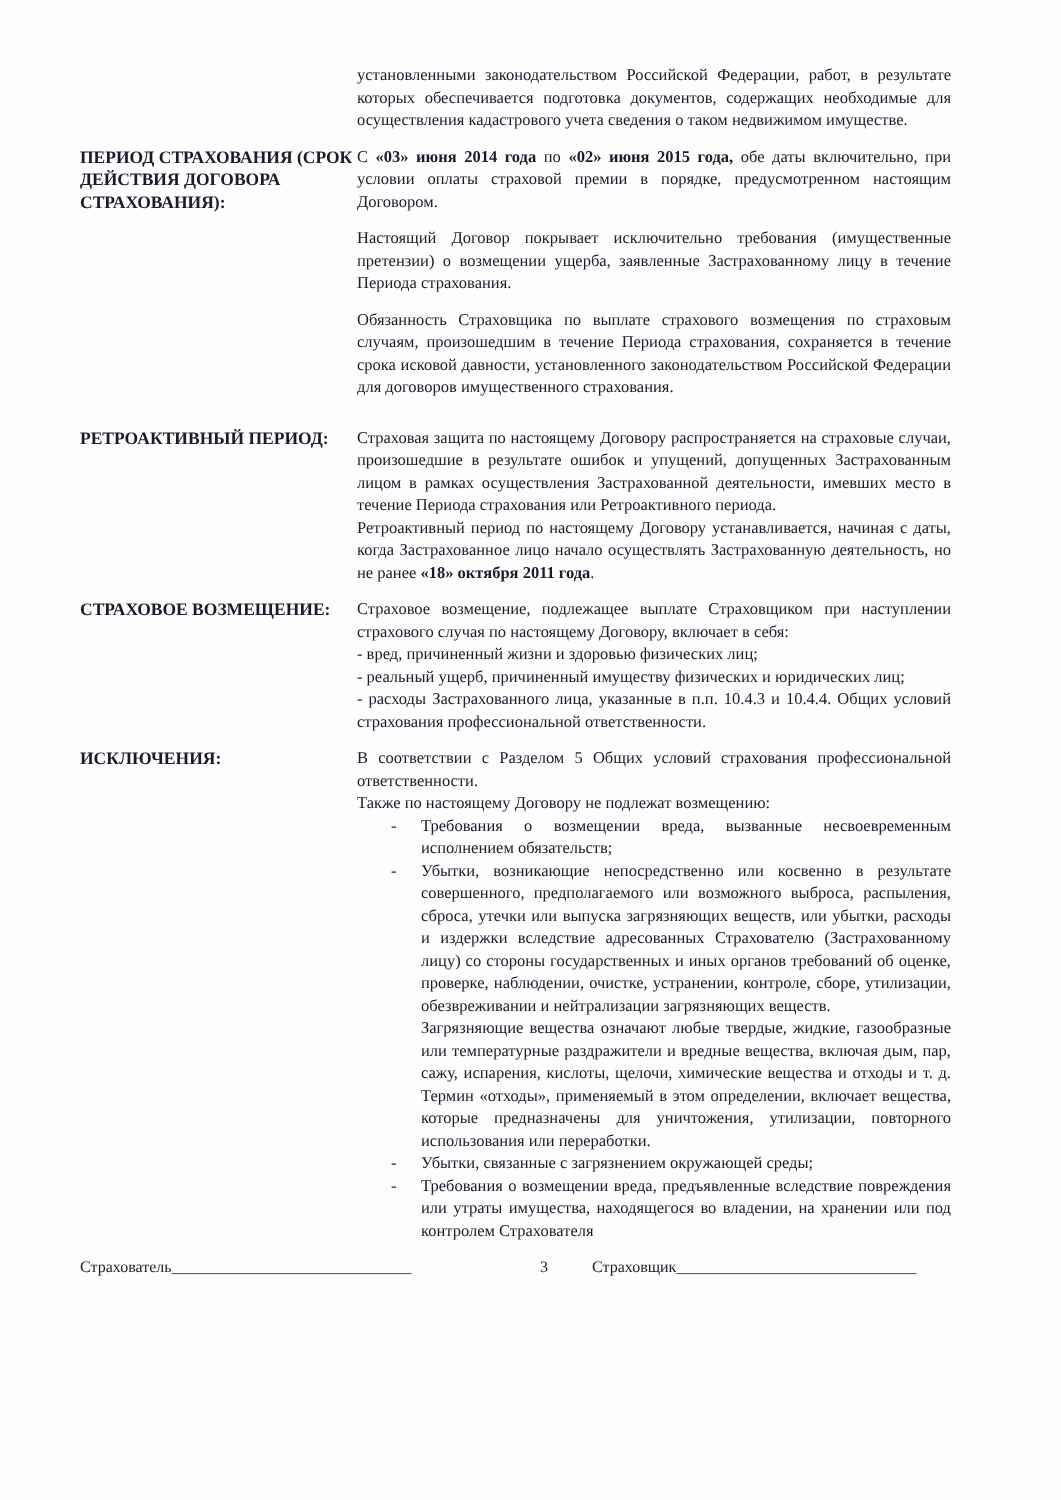установленными законодательством Российской Федерации, работ, в результате которых обеспечивается подготовка документов, содержащих необходимые для осуществления кадастрового учета сведения о таком недвижимом имуществе.
ПЕРИОД СТРАХОВАНИЯ (СРОК ДЕЙСТВИЯ ДОГОВОРА СТРАХОВАНИЯ):
С «03» июня 2014 года по «02» июня 2015 года, обе даты включительно, при условии оплаты страховой премии в порядке, предусмотренном настоящим Договором.
Настоящий Договор покрывает исключительно требования (имущественные претензии) о возмещении ущерба, заявленные Застрахованному лицу в течение Периода страхования.
Обязанность Страховщика по выплате страхового возмещения по страховым случаям, произошедшим в течение Периода страхования, сохраняется в течение срока исковой давности, установленного законодательством Российской Федерации для договоров имущественного страхования.
РЕТРОАКТИВНЫЙ ПЕРИОД: Страховая защита по настоящему Договору распространяется на страховые случаи, произошедшие в результате ошибок и упущений, допущенных Застрахованным лицом в рамках осуществления Застрахованной деятельности, имевших место в течение Периода страхования или Ретроактивного периода.
Ретроактивный период по настоящему Договору устанавливается, начиная с даты, когда Застрахованное лицо начало осуществлять Застрахованную деятельность, но не ранее «18» октября 2011 года.
СТРАХОВОЕ ВОЗМЕЩЕНИЕ: Страховое возмещение, подлежащее выплате Страховщиком при наступлении страхового случая по настоящему Договору, включает в себя:
- вред, причиненный жизни и здоровью физических лиц;
- реальный ущерб, причиненный имуществу физических и юридических лиц;
- расходы Застрахованного лица, указанные в п.п. 10.4.3 и 10.4.4. Общих условий страхования профессиональной ответственности.
ИСКЛЮЧЕНИЯ: В соответствии с Разделом 5 Общих условий страхования профессиональной ответственности.
Также по настоящему Договору не подлежат возмещению:
- Требования о возмещении вреда, вызванные несвоевременным исполнением обязательств;
- Убытки, возникающие непосредственно или косвенно в результате совершенного, предполагаемого или возможного выброса, распыления, сброса, утечки или выпуска загрязняющих веществ, или убытки, расходы и издержки вследствие адресованных Страхователю (Застрахованному лицу) со стороны государственных и иных органов требований об оценке, проверке, наблюдении, очистке, устранении, контроле, сборе, утилизации, обезвреживании и нейтрализации загрязняющих веществ.
Загрязняющие вещества означают любые твердые, жидкие, газообразные или температурные раздражители и вредные вещества, включая дым, пар, сажу, испарения, кислоты, щелочи, химические вещества и отходы и т. д. Термин «отходы», применяемый в этом определении, включает вещества, которые предназначены для уничтожения, утилизации, повторного использования или переработки.
- Убытки, связанные с загрязнением окружающей среды;
- Требования о возмещении вреда, предъявленные вследствие повреждения или утраты имущества, находящегося во владении, на хранении или под контролем Страхователя
Страхователь______________________________ 3 Страховщик______________________________